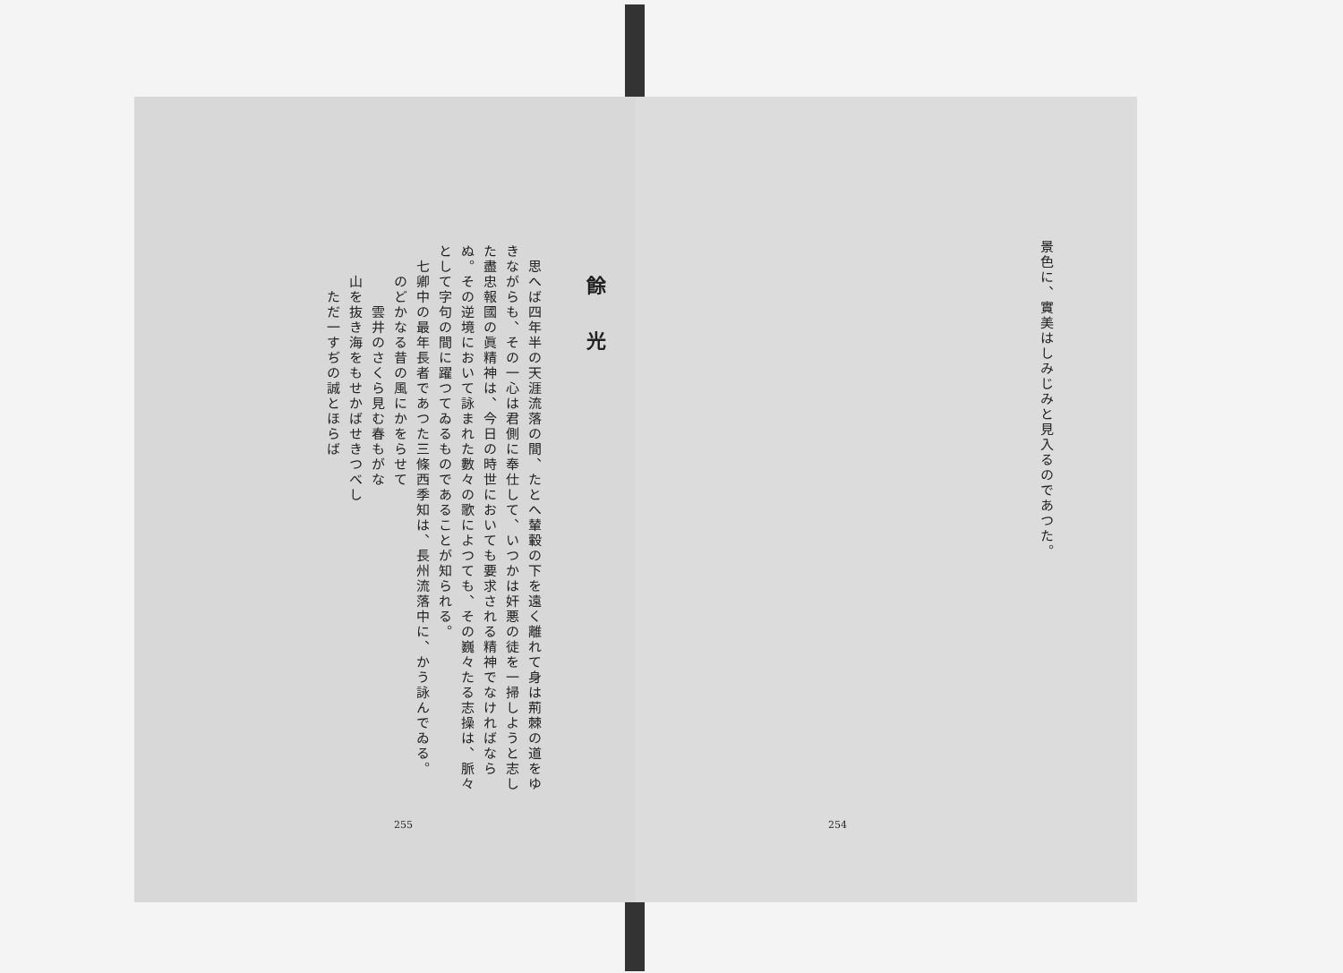餘光
　思へば四年半の天涯流落の間、たとへ輦轂の下を遠く離れて身は荊棘の道をゆきながらも、その一心は君側に奉仕して、いつかは奸悪の徒を一掃しようと志した盡忠報國の眞精神は、今日の時世においても要求される精神でなければならぬ。その逆境において詠まれた數々の歌によつても、その巍々たる志操は、脈々として字句の間に躍つてゐるものであることが知られる。
　七卿中の最年長者であつた三條西季知は、長州流落中に、かう詠んでゐる。
　　のどかなる昔の風にかをらせて
　　　　雲井のさくら見む春もがな
　　山を抜き海をもせかばせきつべし
　　　ただ一すぢの誠とほらば
255
景色に、實美はしみじみと見入るのであつた。
254